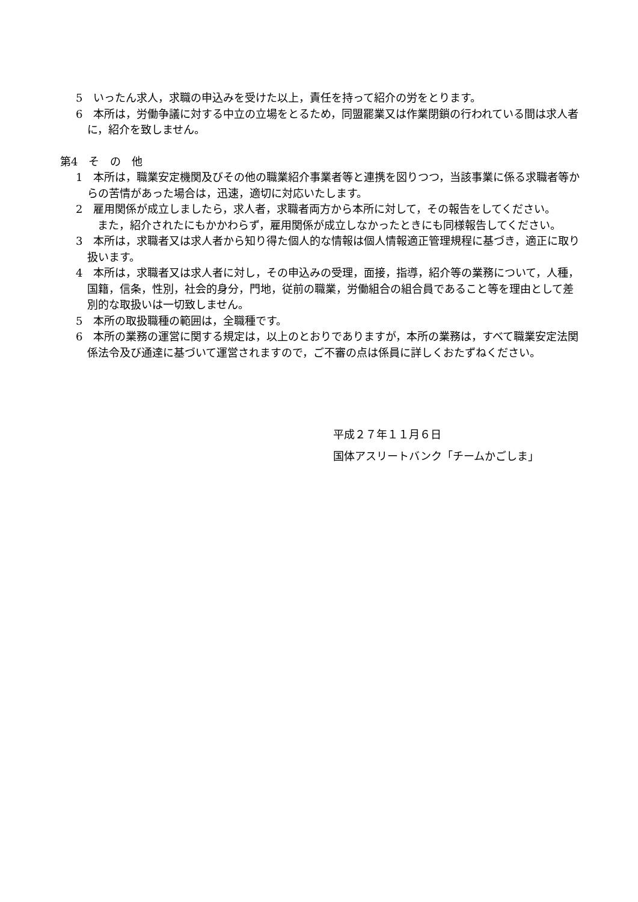5　いったん求人，求職の申込みを受けた以上，責任を持って紹介の労をとります。
6　本所は，労働争議に対する中立の立場をとるため，同盟罷業又は作業閉鎖の行われている間は求人者に，紹介を致しません。
第4　そ　の　他
1　本所は，職業安定機関及びその他の職業紹介事業者等と連携を図りつつ，当該事業に係る求職者等からの苦情があった場合は，迅速，適切に対応いたします。
2　雇用関係が成立しましたら，求人者，求職者両方から本所に対して，その報告をしてください。
　　また，紹介されたにもかかわらず，雇用関係が成立しなかったときにも同様報告してください。
3　本所は，求職者又は求人者から知り得た個人的な情報は個人情報適正管理規程に基づき，適正に取り扱います。
4　本所は，求職者又は求人者に対し，その申込みの受理，面接，指導，紹介等の業務について，人種，国籍，信条，性別，社会的身分，門地，従前の職業，労働組合の組合員であること等を理由として差別的な取扱いは一切致しません。
5　本所の取扱職種の範囲は，全職種です。
6　本所の業務の運営に関する規定は，以上のとおりでありますが，本所の業務は，すべて職業安定法関係法令及び通達に基づいて運営されますので，ご不審の点は係員に詳しくおたずねください。
平成２７年１１月６日
国体アスリートバンク「チームかごしま」